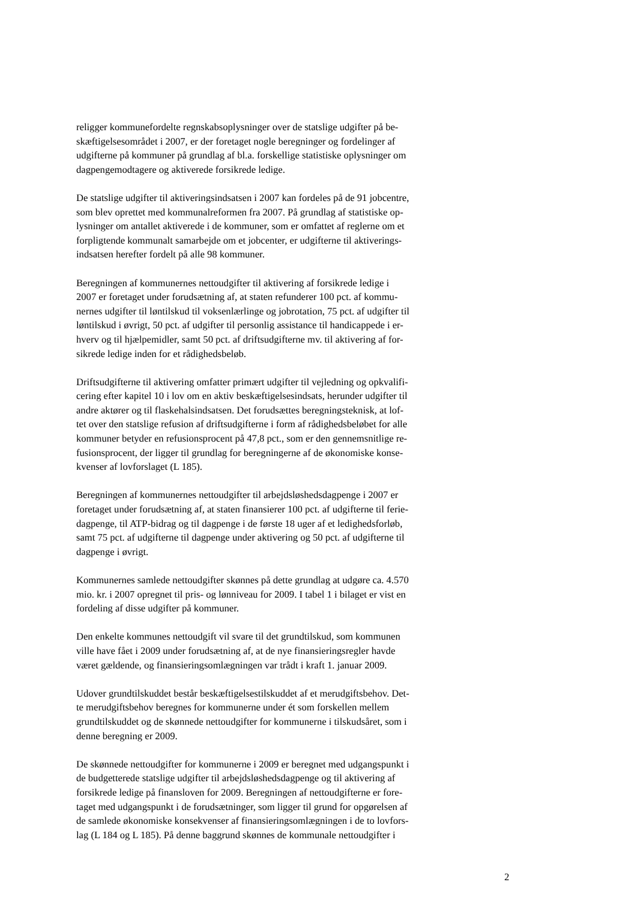religger kommunefordelte regnskabsoplysninger over de statslige udgifter på be-
skæftigelsesområdet i 2007, er der foretaget nogle beregninger og fordelinger af
udgifterne på kommuner på grundlag af bl.a. forskellige statistiske oplysninger om
dagpengemodtagere og aktiverede forsikrede ledige.
De statslige udgifter til aktiveringsindsatsen i 2007 kan fordeles på de 91 jobcentre,
som blev oprettet med kommunalreformen fra 2007. På grundlag af statistiske op-
lysninger om antallet aktiverede i de kommuner, som er omfattet af reglerne om et
forpligtende kommunalt samarbejde om et jobcenter, er udgifterne til aktiverings-
indsatsen herefter fordelt på alle 98 kommuner.
Beregningen af kommunernes nettoudgifter til aktivering af forsikrede ledige i
2007 er foretaget under forudsætning af, at staten refunderer 100 pct. af kommu-
nernes udgifter til løntilskud til voksenlærlinge og jobrotation, 75 pct. af udgifter til
løntilskud i øvrigt, 50 pct. af udgifter til personlig assistance til handicappede i er-
hverv og til hjælpemidler, samt 50 pct. af driftsudgifterne mv. til aktivering af for-
sikrede ledige inden for et rådighedsbeløb.
Driftsudgifterne til aktivering omfatter primært udgifter til vejledning og opkvalifi-
cering efter kapitel 10 i lov om en aktiv beskæftigelsesindsats, herunder udgifter til
andre aktører og til flaskehalsindsatsen. Det forudsættes beregningsteknisk, at lof-
tet over den statslige refusion af driftsudgifterne i form af rådighedsbeløbet for alle
kommuner betyder en refusionsprocent på 47,8 pct., som er den gennemsnitlige re-
fusionsprocent, der ligger til grundlag for beregningerne af de økonomiske konse-
kvenser af lovforslaget (L 185).
Beregningen af kommunernes nettoudgifter til arbejdsløshedsdagpenge i 2007 er
foretaget under forudsætning af, at staten finansierer 100 pct. af udgifterne til ferie-
dagpenge, til ATP-bidrag og til dagpenge i de første 18 uger af et ledighedsforløb,
samt 75 pct. af udgifterne til dagpenge under aktivering og 50 pct. af udgifterne til
dagpenge i øvrigt.
Kommunernes samlede nettoudgifter skønnes på dette grundlag at udgøre ca. 4.570
mio. kr. i 2007 opregnet til pris- og lønniveau for 2009. I tabel 1 i bilaget er vist en
fordeling af disse udgifter på kommuner.
Den enkelte kommunes nettoudgift vil svare til det grundtilskud, som kommunen
ville have fået i 2009 under forudsætning af, at de nye finansieringsregler havde
været gældende, og finansieringsomlægningen var trådt i kraft 1. januar 2009.
Udover grundtilskuddet består beskæftigelsestilskuddet af et merudgiftsbehov. Det-
te merudgiftsbehov beregnes for kommunerne under ét som forskellen mellem
grundtilskuddet og de skønnede nettoudgifter for kommunerne i tilskudsåret, som i
denne beregning er 2009.
De skønnede nettoudgifter for kommunerne i 2009 er beregnet med udgangspunkt i
de budgetterede statslige udgifter til arbejdsløshedsdagpenge og til aktivering af
forsikrede ledige på finansloven for 2009. Beregningen af nettoudgifterne er fore-
taget med udgangspunkt i de forudsætninger, som ligger til grund for opgørelsen af
de samlede økonomiske konsekvenser af finansieringsomlægningen i de to lovfors-
lag (L 184 og L 185). På denne baggrund skønnes de kommunale nettoudgifter i
2